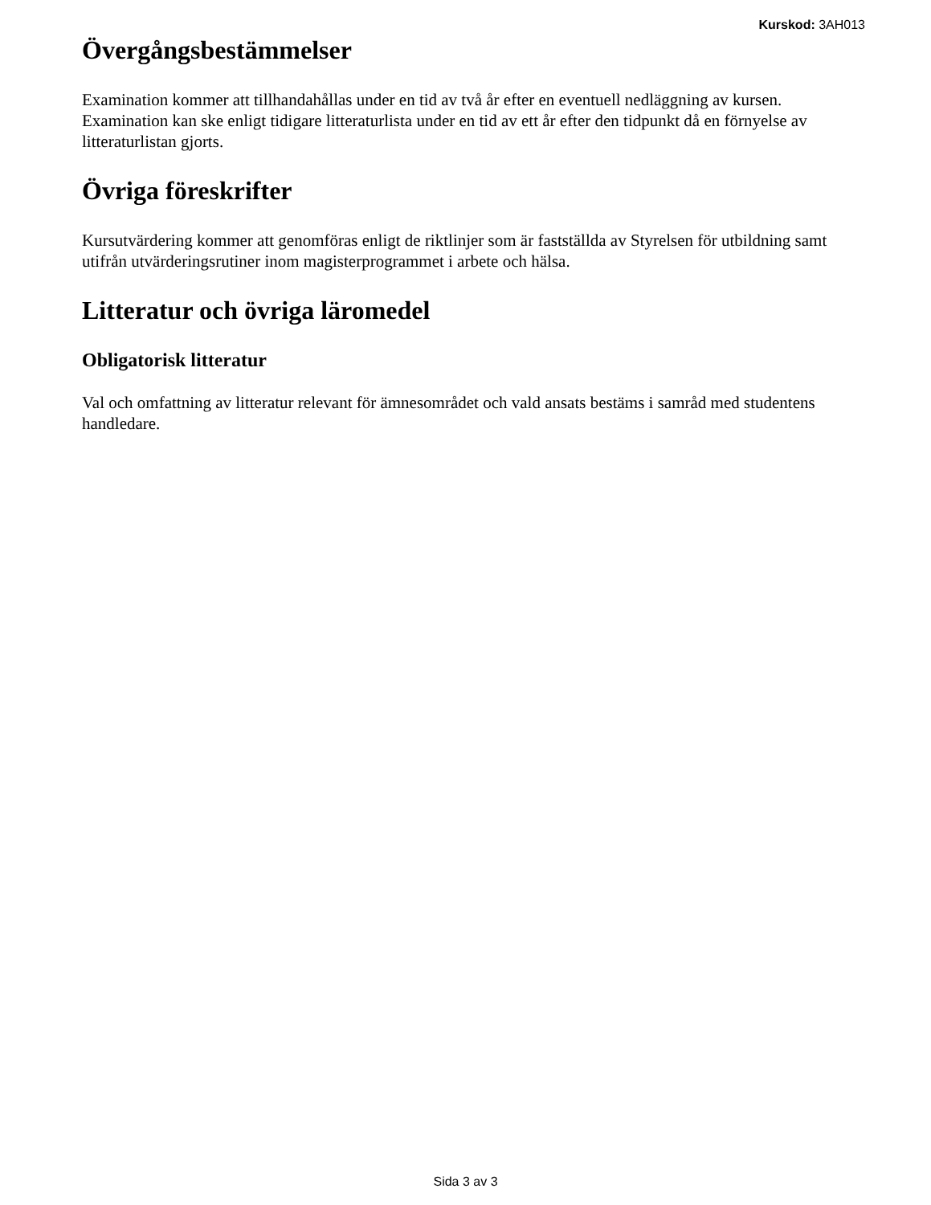Kurskod: 3AH013
Övergångsbestämmelser
Examination kommer att tillhandahållas under en tid av två år efter en eventuell nedläggning av kursen. Examination kan ske enligt tidigare litteraturlista under en tid av ett år efter den tidpunkt då en förnyelse av litteraturlistan gjorts.
Övriga föreskrifter
Kursutvärdering kommer att genomföras enligt de riktlinjer som är fastställda av Styrelsen för utbildning samt utifrån utvärderingsrutiner inom magisterprogrammet i arbete och hälsa.
Litteratur och övriga läromedel
Obligatorisk litteratur
Val och omfattning av litteratur relevant för ämnesområdet och vald ansats bestäms i samråd med studentens handledare.
Sida 3 av 3